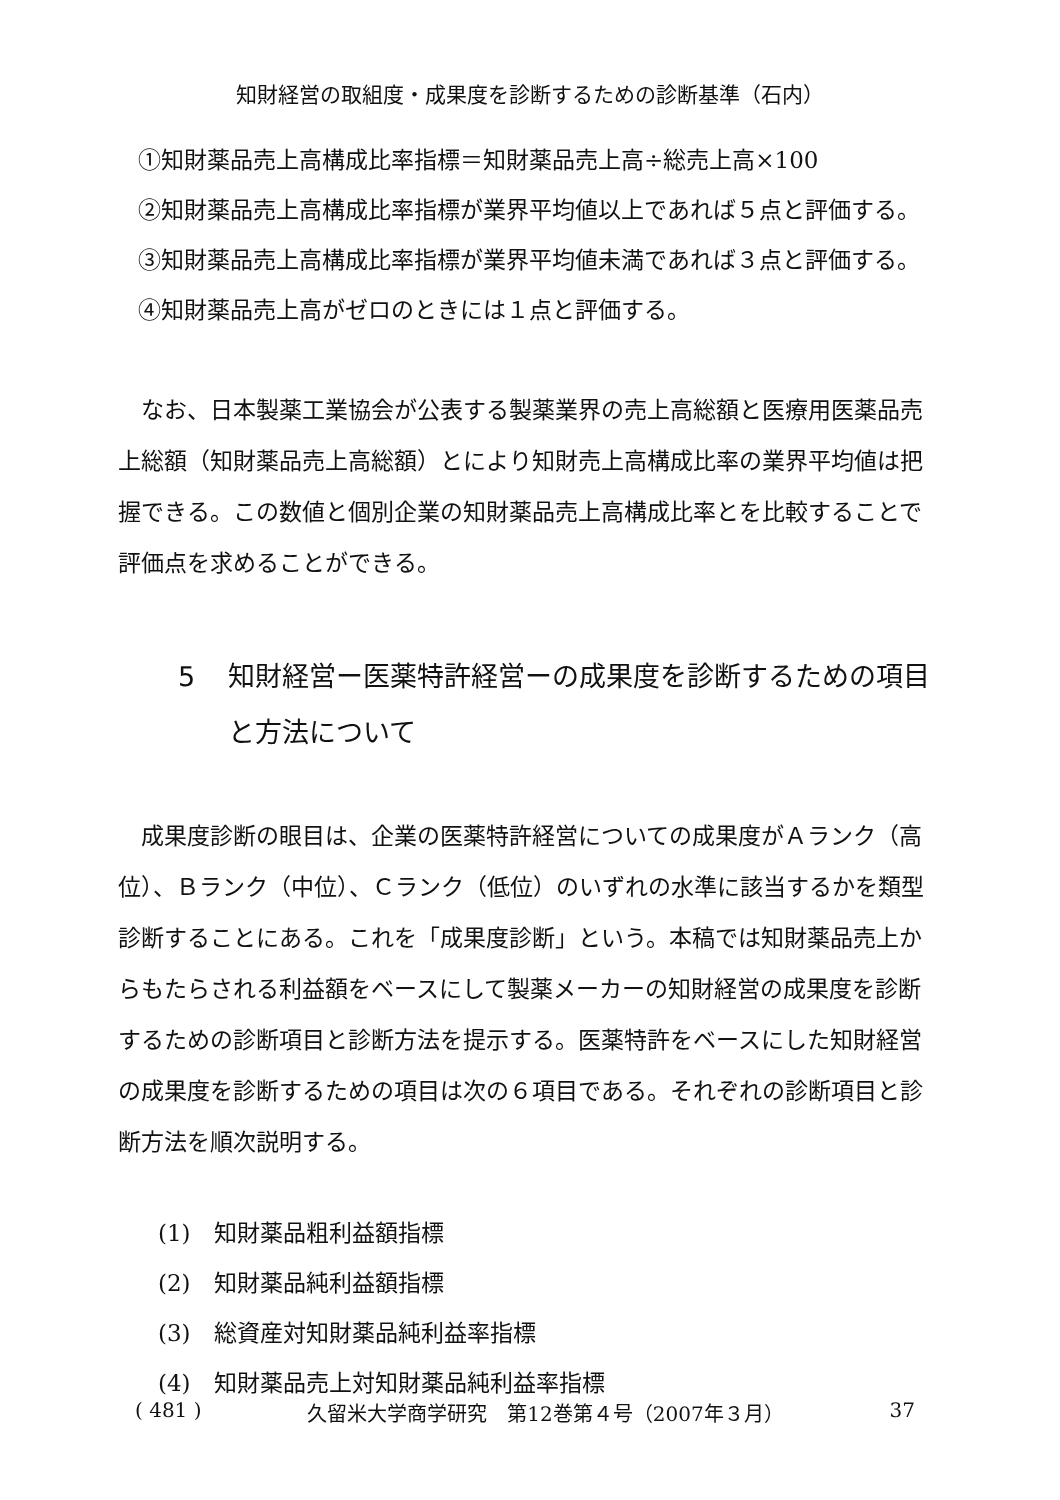知財経営の取組度・成果度を診断するための診断基準（石内）
①知財薬品売上高構成比率指標＝知財薬品売上高÷総売上高×100
②知財薬品売上高構成比率指標が業界平均値以上であれば５点と評価する。
③知財薬品売上高構成比率指標が業界平均値未満であれば３点と評価する。
④知財薬品売上高がゼロのときには１点と評価する。
なお、日本製薬工業協会が公表する製薬業界の売上高総額と医療用医薬品売上総額（知財薬品売上高総額）とにより知財売上高構成比率の業界平均値は把握できる。この数値と個別企業の知財薬品売上高構成比率とを比較することで評価点を求めることができる。
5 知財経営ー医薬特許経営ーの成果度を診断するための項目と方法について
成果度診断の眼目は、企業の医薬特許経営についての成果度がＡランク（高位）、Ｂランク（中位）、Ｃランク（低位）のいずれの水準に該当するかを類型診断することにある。これを「成果度診断」という。本稿では知財薬品売上からもたらされる利益額をベースにして製薬メーカーの知財経営の成果度を診断するための診断項目と診断方法を提示する。医薬特許をベースにした知財経営の成果度を診断するための項目は次の６項目である。それぞれの診断項目と診断方法を順次説明する。
(1)　知財薬品粗利益額指標
(2)　知財薬品純利益額指標
(3)　総資産対知財薬品純利益率指標
(4)　知財薬品売上対知財薬品純利益率指標
( 481 ) 久留米大学商学研究　第12巻第４号（2007年３月） 37